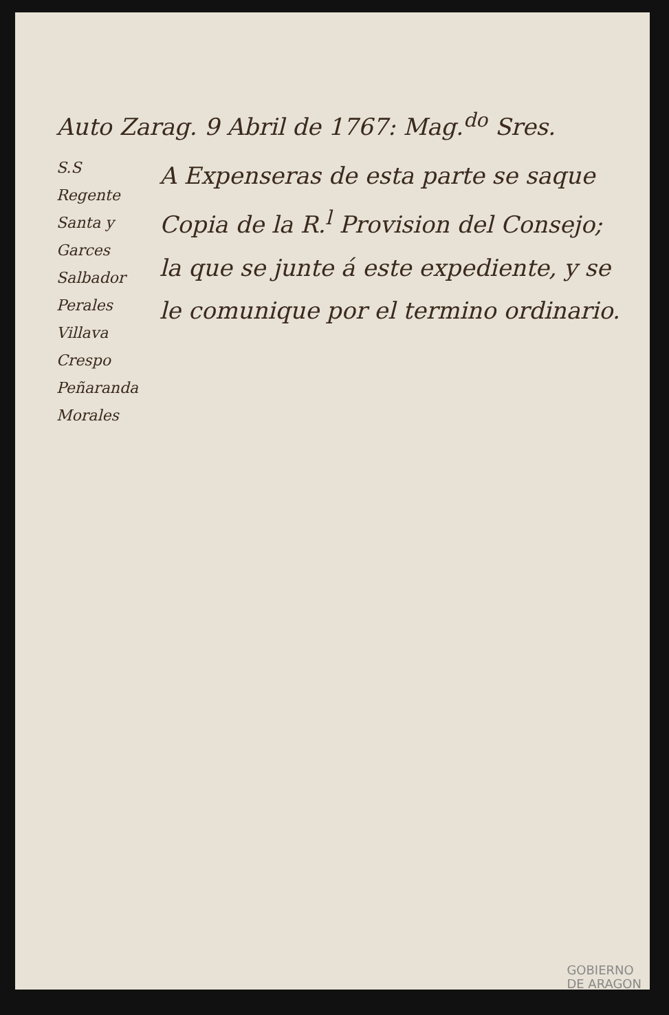Auto Zarag. 9 Abril de 1767: Mag.<sup>do</sup> Sres.
S.S
Regente
Santa y Garces
Salbador
Perales
Villava
Crespo
Peñaranda
Morales
A Expenseras de esta parte se saque Copia de la R.<sup>l</sup> Provision del Consejo; la que se junte á este expediente, y se le comunique por el termino ordinario.
GOBIERNO
DE ARAGON